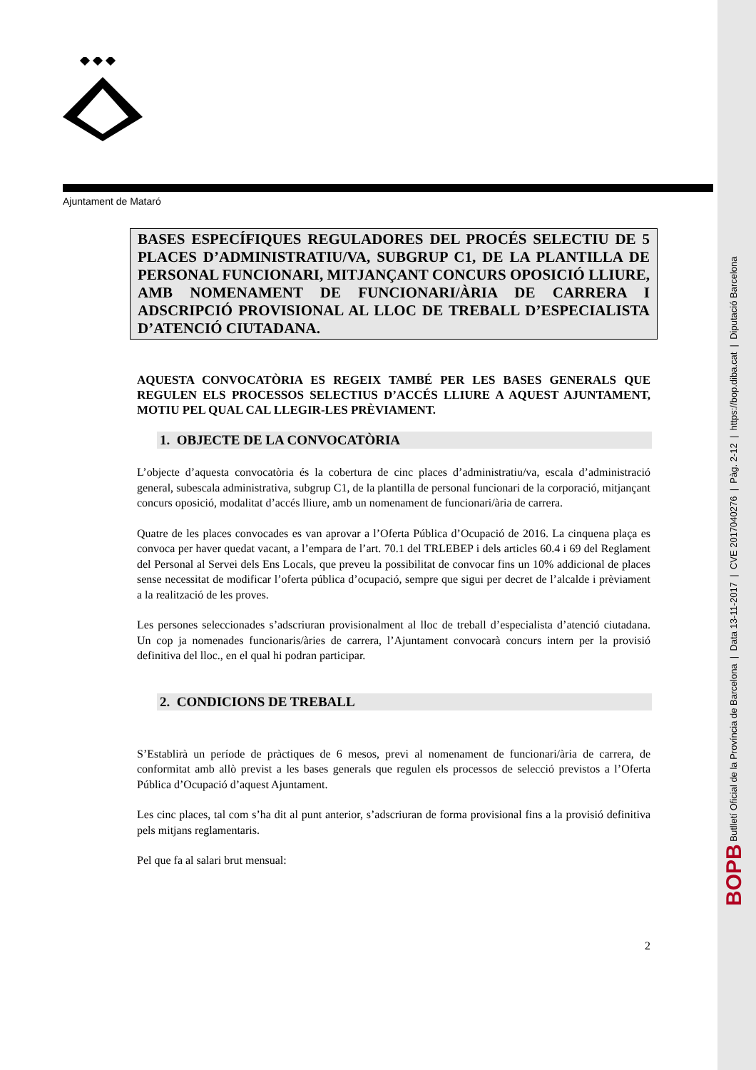BOPB Butlletí Oficial de la Província de Barcelona | Data 13-11-2017 | CVE 2017040276 | Pàg. 2-12 | https://bop.diba.cat | Diputació Barcelona
Ajuntament de Mataró
BASES ESPECÍFIQUES REGULADORES DEL PROCÉS SELECTIU DE 5 PLACES D’ADMINISTRATIU/VA, SUBGRUP C1, DE LA PLANTILLA DE PERSONAL FUNCIONARI, MITJANÇANT CONCURS OPOSICIÓ LLIURE, AMB NOMENAMENT DE FUNCIONARI/ÀRIA DE CARRERA I ADSCRIPCIÓ PROVISIONAL AL LLOC DE TREBALL D’ESPECIALISTA D’ATENCIÓ CIUTADANA.
AQUESTA CONVOCATÒRIA ES REGEIX TAMBÉ PER LES BASES GENERALS QUE REGULEN ELS PROCESSOS SELECTIUS D’ACCÉS LLIURE A AQUEST AJUNTAMENT, MOTIU PEL QUAL CAL LLEGIR-LES PRÈVIAMENT.
1. OBJECTE DE LA CONVOCATÒRIA
L’objecte d’aquesta convocatòria és la cobertura de cinc places d’administratiu/va, escala d’administració general, subescala administrativa, subgrup C1, de la plantilla de personal funcionari de la corporació, mitjançant concurs oposició, modalitat d’accés lliure, amb un nomenament de funcionari/ària de carrera.
Quatre de les places convocades es van aprovar a l’Oferta Pública d’Ocupació de 2016. La cinquena plaça es convoca per haver quedat vacant, a l’empara de l’art. 70.1 del TRLEBEP i dels articles 60.4 i 69 del Reglament del Personal al Servei dels Ens Locals, que preveu la possibilitat de convocar fins un 10% addicional de places sense necessitat de modificar l’oferta pública d’ocupació, sempre que sigui per decret de l’alcalde i prèviament a la realització de les proves.
Les persones seleccionades s’adscriuran provisionalment al lloc de treball d’especialista d’atenció ciutadana. Un cop ja nomenades funcionaris/àries de carrera, l’Ajuntament convocarà concurs intern per la provisió definitiva del lloc., en el qual hi podran participar.
2. CONDICIONS DE TREBALL
S’Establirà un període de pràctiques de 6 mesos, previ al nomenament de funcionari/ària de carrera, de conformitat amb allò previst a les bases generals que regulen els processos de selecció previstos a l’Oferta Pública d’Ocupació d’aquest Ajuntament.
Les cinc places, tal com s’ha dit al punt anterior, s’adscriuran de forma provisional fins a la provisió definitiva pels mitjans reglamentaris.
Pel que fa al salari brut mensual:
2